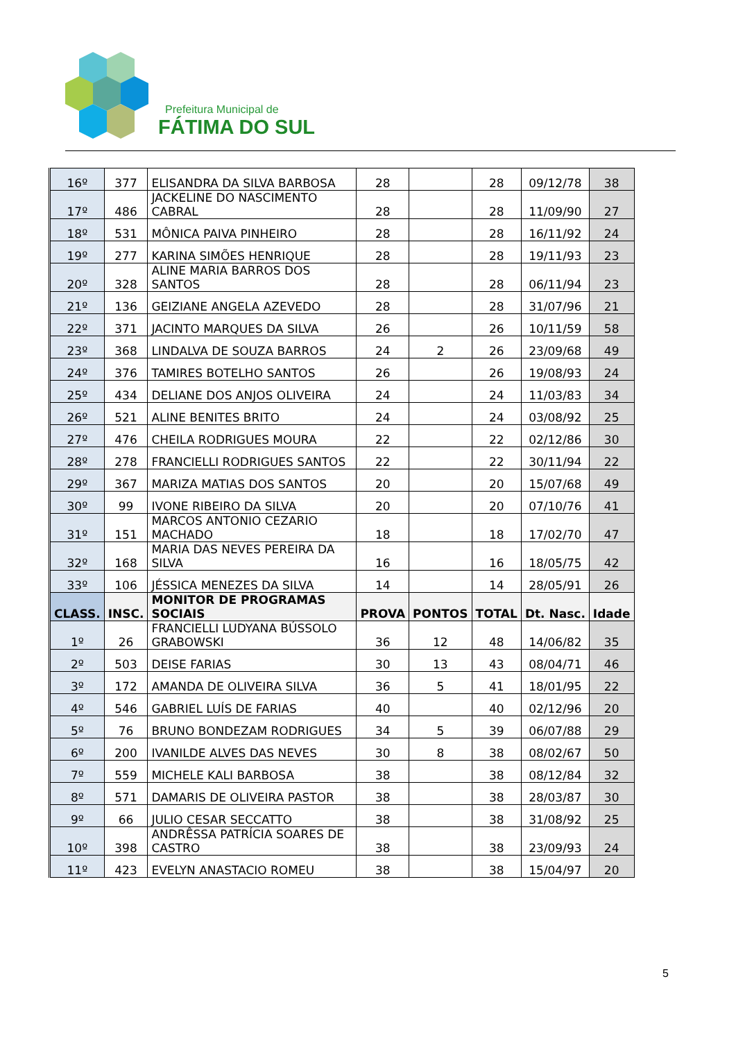Prefeitura Municipal de
FÁTIMA DO SUL
| 16º | 377 | ELISANDRA DA SILVA BARBOSA | 28 | | 28 | 09/12/78 | 38 |
| 17º | 486 | JACKELINE DO NASCIMENTO CABRAL | 28 | | 28 | 11/09/90 | 27 |
| 18º | 531 | MÔNICA PAIVA PINHEIRO | 28 | | 28 | 16/11/92 | 24 |
| 19º | 277 | KARINA SIMÕES HENRIQUE | 28 | | 28 | 19/11/93 | 23 |
| 20º | 328 | ALINE MARIA BARROS DOS SANTOS | 28 | | 28 | 06/11/94 | 23 |
| 21º | 136 | GEIZIANE ANGELA AZEVEDO | 28 | | 28 | 31/07/96 | 21 |
| 22º | 371 | JACINTO MARQUES DA SILVA | 26 | | 26 | 10/11/59 | 58 |
| 23º | 368 | LINDALVA DE SOUZA BARROS | 24 | 2 | 26 | 23/09/68 | 49 |
| 24º | 376 | TAMIRES BOTELHO SANTOS | 26 | | 26 | 19/08/93 | 24 |
| 25º | 434 | DELIANE DOS ANJOS OLIVEIRA | 24 | | 24 | 11/03/83 | 34 |
| 26º | 521 | ALINE BENITES BRITO | 24 | | 24 | 03/08/92 | 25 |
| 27º | 476 | CHEILA RODRIGUES MOURA | 22 | | 22 | 02/12/86 | 30 |
| 28º | 278 | FRANCIELLI RODRIGUES SANTOS | 22 | | 22 | 30/11/94 | 22 |
| 29º | 367 | MARIZA MATIAS DOS SANTOS | 20 | | 20 | 15/07/68 | 49 |
| 30º | 99 | IVONE RIBEIRO DA SILVA | 20 | | 20 | 07/10/76 | 41 |
| 31º | 151 | MARCOS ANTONIO CEZARIO MACHADO | 18 | | 18 | 17/02/70 | 47 |
| 32º | 168 | MARIA DAS NEVES PEREIRA DA SILVA | 16 | | 16 | 18/05/75 | 42 |
| 33º | 106 | JÉSSICA MENEZES DA SILVA | 14 | | 14 | 28/05/91 | 26 |
| CLASS. | INSC. | MONITOR DE PROGRAMAS SOCIAIS | PROVA | PONTOS | TOTAL | Dt. Nasc. | Idade |
| 1º | 26 | FRANCIELLI LUDYANA BÚSSOLO GRABOWSKI | 36 | 12 | 48 | 14/06/82 | 35 |
| 2º | 503 | DEISE FARIAS | 30 | 13 | 43 | 08/04/71 | 46 |
| 3º | 172 | AMANDA DE OLIVEIRA SILVA | 36 | 5 | 41 | 18/01/95 | 22 |
| 4º | 546 | GABRIEL LUÍS DE FARIAS | 40 | | 40 | 02/12/96 | 20 |
| 5º | 76 | BRUNO BONDEZAM RODRIGUES | 34 | 5 | 39 | 06/07/88 | 29 |
| 6º | 200 | IVANILDE ALVES DAS NEVES | 30 | 8 | 38 | 08/02/67 | 50 |
| 7º | 559 | MICHELE KALI BARBOSA | 38 | | 38 | 08/12/84 | 32 |
| 8º | 571 | DAMARIS DE OLIVEIRA PASTOR | 38 | | 38 | 28/03/87 | 30 |
| 9º | 66 | JULIO CESAR SECCATTO | 38 | | 38 | 31/08/92 | 25 |
| 10º | 398 | ANDRÊSSA PATRÍCIA SOARES DE CASTRO | 38 | | 38 | 23/09/93 | 24 |
| 11º | 423 | EVELYN ANASTACIO ROMEU | 38 | | 38 | 15/04/97 | 20 |
5